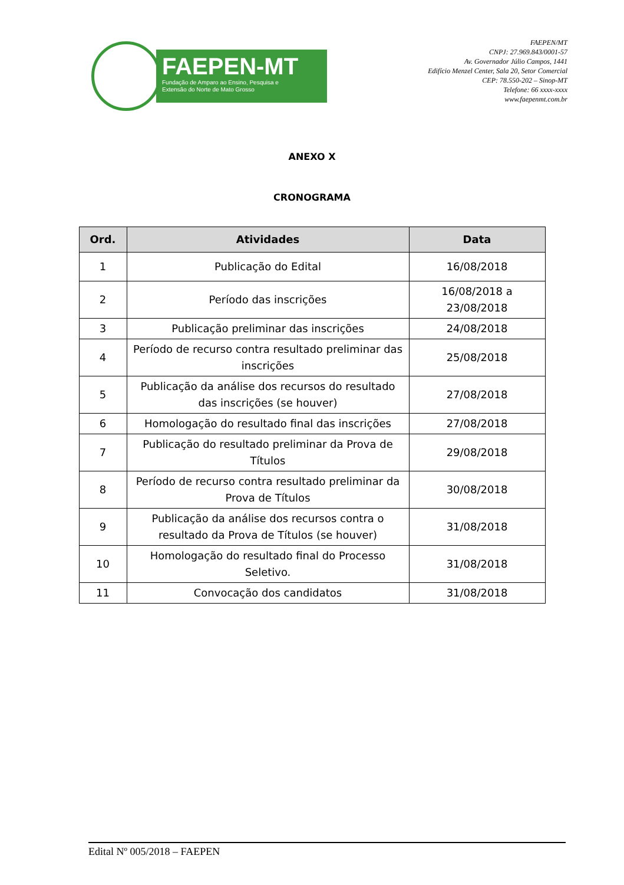FAEPEN-MT
Fundação de Amparo ao Ensino, Pesquisa e
Extensão do Norte de Mato Grosso
FAEPEN/MT
CNPJ: 27.969.843/0001-57
Av. Governador Júlio Campos, 1441
Edifício Menzel Center, Sala 20, Setor Comercial
CEP: 78.550-202 – Sinop-MT
Telefone: 66 xxxx-xxxx
www.faepenmt.com.br
ANEXO X
CRONOGRAMA
| Ord. | Atividades | Data |
| --- | --- | --- |
| 1 | Publicação do Edital | 16/08/2018 |
| 2 | Período das inscrições | 16/08/2018 a 23/08/2018 |
| 3 | Publicação preliminar das inscrições | 24/08/2018 |
| 4 | Período de recurso contra resultado preliminar das inscrições | 25/08/2018 |
| 5 | Publicação da análise dos recursos do resultado das inscrições (se houver) | 27/08/2018 |
| 6 | Homologação do resultado final das inscrições | 27/08/2018 |
| 7 | Publicação do resultado preliminar da Prova de Títulos | 29/08/2018 |
| 8 | Período de recurso contra resultado preliminar da Prova de Títulos | 30/08/2018 |
| 9 | Publicação da análise dos recursos contra o resultado da Prova de Títulos (se houver) | 31/08/2018 |
| 10 | Homologação do resultado final do Processo Seletivo. | 31/08/2018 |
| 11 | Convocação dos candidatos | 31/08/2018 |
Edital Nº 005/2018 – FAEPEN